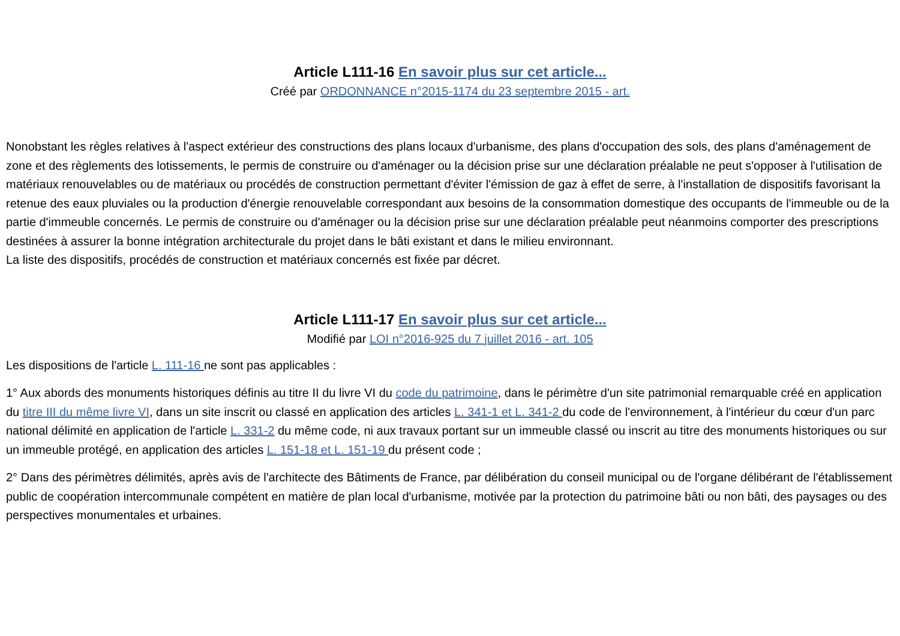Article L111-16 En savoir plus sur cet article...
Créé par ORDONNANCE n°2015-1174 du 23 septembre 2015 - art.
Nonobstant les règles relatives à l'aspect extérieur des constructions des plans locaux d'urbanisme, des plans d'occupation des sols, des plans d'aménagement de zone et des règlements des lotissements, le permis de construire ou d'aménager ou la décision prise sur une déclaration préalable ne peut s'opposer à l'utilisation de matériaux renouvelables ou de matériaux ou procédés de construction permettant d'éviter l'émission de gaz à effet de serre, à l'installation de dispositifs favorisant la retenue des eaux pluviales ou la production d'énergie renouvelable correspondant aux besoins de la consommation domestique des occupants de l'immeuble ou de la partie d'immeuble concernés. Le permis de construire ou d'aménager ou la décision prise sur une déclaration préalable peut néanmoins comporter des prescriptions destinées à assurer la bonne intégration architecturale du projet dans le bâti existant et dans le milieu environnant.
La liste des dispositifs, procédés de construction et matériaux concernés est fixée par décret.
Article L111-17 En savoir plus sur cet article...
Modifié par LOI n°2016-925 du 7 juillet 2016 - art. 105
Les dispositions de l'article L. 111-16 ne sont pas applicables :
1° Aux abords des monuments historiques définis au titre II du livre VI du code du patrimoine, dans le périmètre d'un site patrimonial remarquable créé en application du titre III du même livre VI, dans un site inscrit ou classé en application des articles L. 341-1 et L. 341-2 du code de l'environnement, à l'intérieur du cœur d'un parc national délimité en application de l'article L. 331-2 du même code, ni aux travaux portant sur un immeuble classé ou inscrit au titre des monuments historiques ou sur un immeuble protégé, en application des articles L. 151-18 et L. 151-19 du présent code ;
2° Dans des périmètres délimités, après avis de l'architecte des Bâtiments de France, par délibération du conseil municipal ou de l'organe délibérant de l'établissement public de coopération intercommunale compétent en matière de plan local d'urbanisme, motivée par la protection du patrimoine bâti ou non bâti, des paysages ou des perspectives monumentales et urbaines.